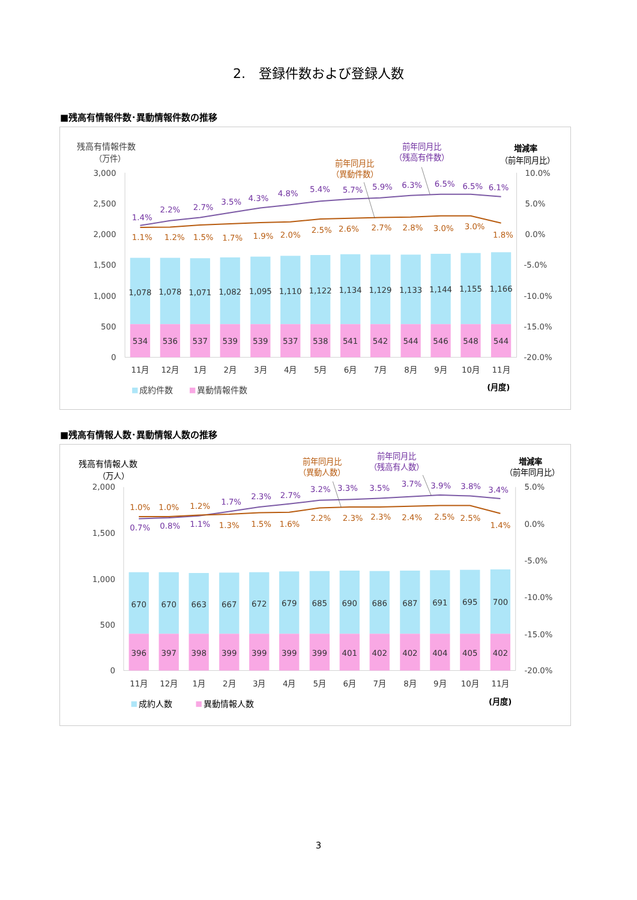2.　登録件数および登録人数
■残高有情報件数･異動情報件数の推移
残高有情報件数
（万件）
3,000
2,500
2,000
1,500
1,000
500
0
増減率
（前年同月比）
10.0%
5.0%
0.0%
-5.0%
-10.0%
-15.0%
-20.0%
1,078
1,078
1,071
1,082
1,095
1,110
1,122
1,134
1,129
1,133
1,144
1,155
1,166
534
536
537
539
539
537
538
541
542
544
546
548
544
11月
12月
1月
2月
3月
4月
5月
6月
7月
8月
9月
10月
11月
1.4%
2.2%
2.7%
3.5%
4.3%
4.8%
5.4%
5.7%
5.9%
6.3%
6.5%
6.5%
6.1%
前年同月比
（残高有件数）
1.1%
1.2%
1.5%
1.7%
1.9%
2.0%
2.5%
2.6%
2.7%
2.8%
3.0%
3.0%
1.8%
前年同月比
（異動件数）
成約件数
異動情報件数
(月度)
■残高有情報人数･異動情報人数の推移
残高有情報人数
（万人）
2,000
1,500
1,000
500
0
増減率
（前年同月比）
5.0%
0.0%
-5.0%
-10.0%
-15.0%
-20.0%
670
670
663
667
672
679
685
690
686
687
691
695
700
396
397
398
399
399
399
399
401
402
402
404
405
402
11月
12月
1月
2月
3月
4月
5月
6月
7月
8月
9月
10月
11月
1.0%
1.0%
1.2%
1.3%
1.5%
1.6%
2.2%
2.3%
2.3%
2.4%
2.5%
2.5%
1.4%
前年同月比
（異動人数）
0.7%
0.8%
1.1%
1.7%
2.3%
2.7%
3.2%
3.3%
3.5%
3.7%
3.9%
3.8%
3.4%
前年同月比
（残高有人数）
成約人数
異動情報人数
(月度)
3